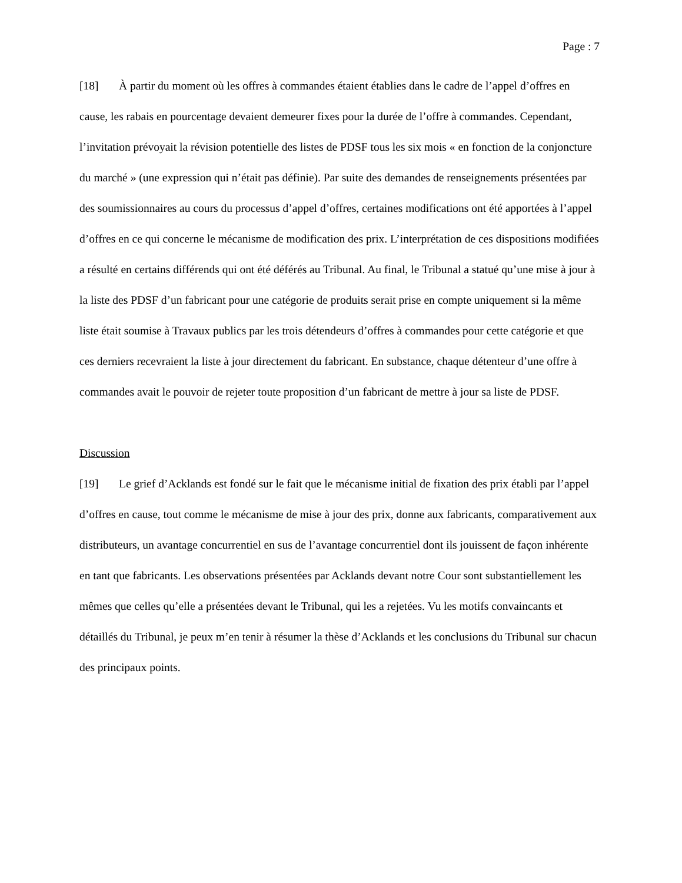Page : 7
[18] À partir du moment où les offres à commandes étaient établies dans le cadre de l’appel d’offres en cause, les rabais en pourcentage devaient demeurer fixes pour la durée de l’offre à commandes. Cependant, l’invitation prévoyait la révision potentielle des listes de PDSF tous les six mois « en fonction de la conjoncture du marché » (une expression qui n’était pas définie). Par suite des demandes de renseignements présentées par des soumissionnaires au cours du processus d’appel d’offres, certaines modifications ont été apportées à l’appel d’offres en ce qui concerne le mécanisme de modification des prix. L’interprétation de ces dispositions modifiées a résulté en certains différends qui ont été déférés au Tribunal. Au final, le Tribunal a statué qu’une mise à jour à la liste des PDSF d’un fabricant pour une catégorie de produits serait prise en compte uniquement si la même liste était soumise à Travaux publics par les trois détendeurs d’offres à commandes pour cette catégorie et que ces derniers recevraient la liste à jour directement du fabricant. En substance, chaque détenteur d’une offre à commandes avait le pouvoir de rejeter toute proposition d’un fabricant de mettre à jour sa liste de PDSF.
Discussion
[19] Le grief d’Acklands est fondé sur le fait que le mécanisme initial de fixation des prix établi par l’appel d’offres en cause, tout comme le mécanisme de mise à jour des prix, donne aux fabricants, comparativement aux distributeurs, un avantage concurrentiel en sus de l’avantage concurrentiel dont ils jouissent de façon inhérente en tant que fabricants. Les observations présentées par Acklands devant notre Cour sont substantiellement les mêmes que celles qu’elle a présentées devant le Tribunal, qui les a rejetées. Vu les motifs convaincants et détaillés du Tribunal, je peux m’en tenir à résumer la thèse d’Acklands et les conclusions du Tribunal sur chacun des principaux points.